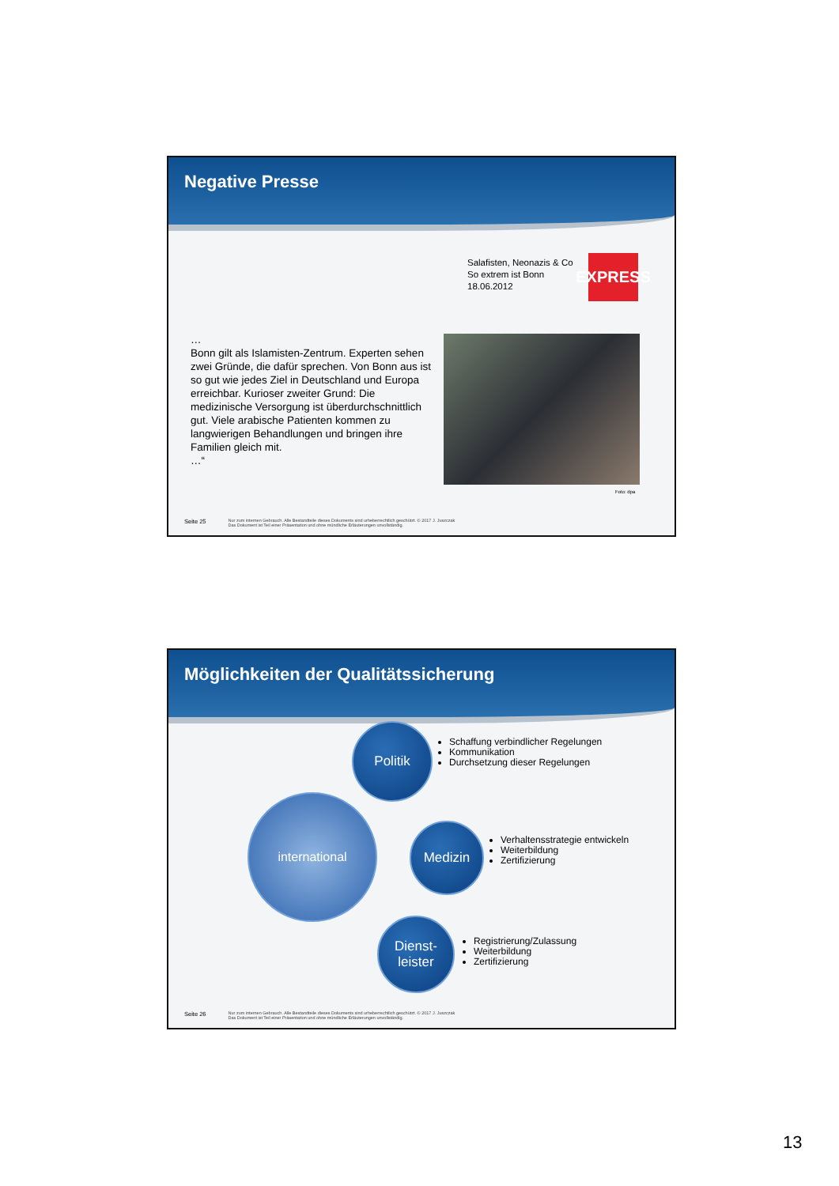Negative Presse
Salafisten, Neonazis & Co
So extrem ist Bonn
18.06.2012
EXPRESS
…
Bonn gilt als Islamisten-Zentrum. Experten sehen zwei Gründe, die dafür sprechen. Von Bonn aus ist so gut wie jedes Ziel in Deutschland und Europa erreichbar. Kurioser zweiter Grund: Die medizinische Versorgung ist überdurchschnittlich gut. Viele arabische Patienten kommen zu langwierigen Behandlungen und bringen ihre Familien gleich mit.
…“
Foto: dpa
Seite 25 Nur zum internen Gebrauch. Alle Bestandteile dieses Dokuments sind urheberrechtlich geschützt. © 2017 J. Juszczak
Das Dokument ist Teil einer Präsentation und ohne mündliche Erläuterungen unvollständig.
Möglichkeiten der Qualitätssicherung
international
Politik
Schaffung verbindlicher Regelungen
Kommunikation
Durchsetzung dieser Regelungen
Medizin
Verhaltensstrategie entwickeln
Weiterbildung
Zertifizierung
Dienst-
leister
Registrierung/Zulassung
Weiterbildung
Zertifizierung
Seite 26 Nur zum internen Gebrauch. Alle Bestandteile dieses Dokuments sind urheberrechtlich geschützt. © 2017 J. Juszczak
Das Dokument ist Teil einer Präsentation und ohne mündliche Erläuterungen unvollständig.
13